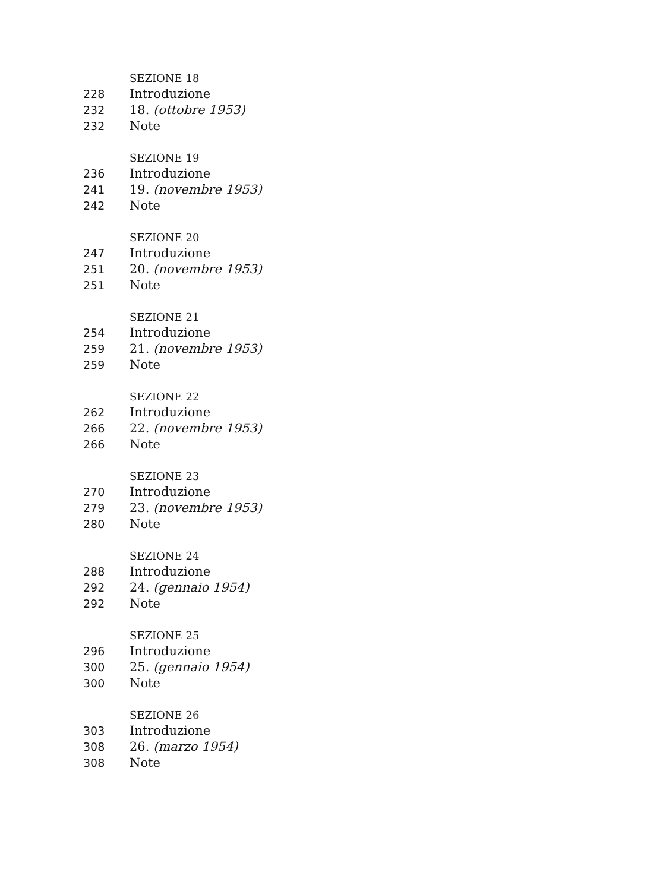SEZIONE 18
228 Introduzione
232 18. (ottobre 1953)
232 Note
SEZIONE 19
236 Introduzione
241 19. (novembre 1953)
242 Note
SEZIONE 20
247 Introduzione
251 20. (novembre 1953)
251 Note
SEZIONE 21
254 Introduzione
259 21. (novembre 1953)
259 Note
SEZIONE 22
262 Introduzione
266 22. (novembre 1953)
266 Note
SEZIONE 23
270 Introduzione
279 23. (novembre 1953)
280 Note
SEZIONE 24
288 Introduzione
292 24. (gennaio 1954)
292 Note
SEZIONE 25
296 Introduzione
300 25. (gennaio 1954)
300 Note
SEZIONE 26
303 Introduzione
308 26. (marzo 1954)
308 Note